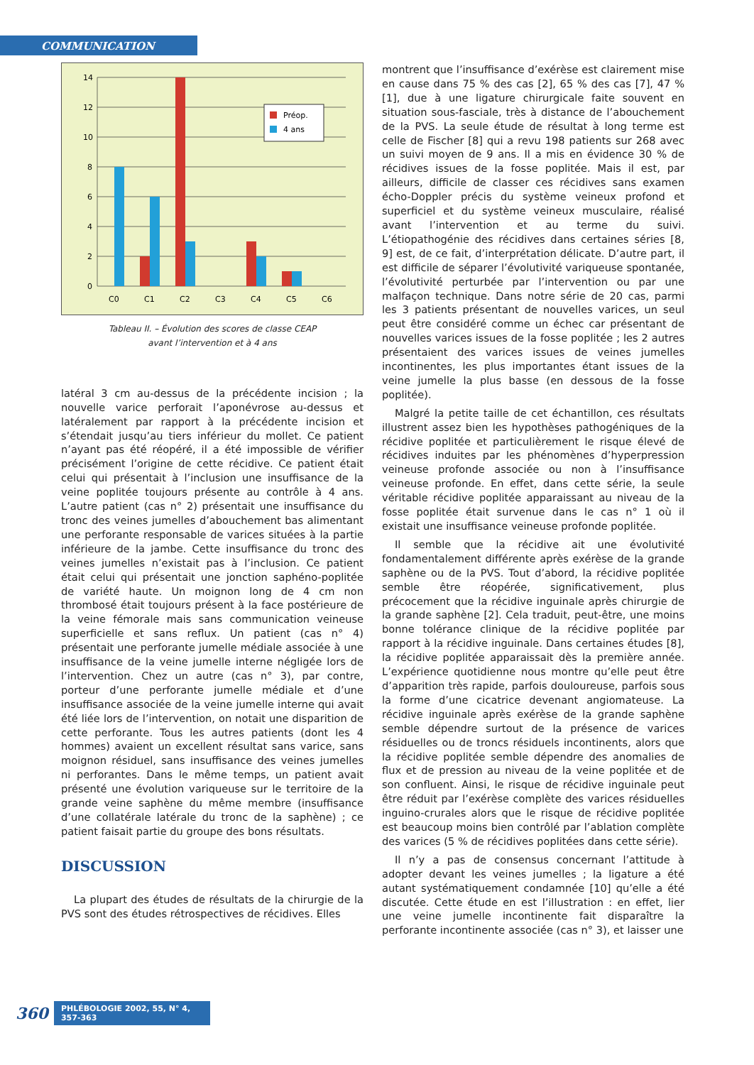COMMUNICATION
14
12
10
8
6
4
2
0
C0
C1
C2
C3
C4
C5
C6
Préop.
4 ans
Tableau II. – Évolution des scores de classe CEAP
avant l’intervention et à 4 ans
latéral 3 cm au-dessus de la précédente incision ; la nouvelle varice perforait l’aponévrose au-dessus et latéralement par rapport à la précédente incision et s’étendait jusqu’au tiers inférieur du mollet. Ce patient n’ayant pas été réopéré, il a été impossible de vérifier précisément l’origine de cette récidive. Ce patient était celui qui présentait à l’inclusion une insuffisance de la veine poplitée toujours présente au contrôle à 4 ans. L’autre patient (cas n° 2) présentait une insuffisance du tronc des veines jumelles d’abouchement bas alimentant une perforante responsable de varices situées à la partie inférieure de la jambe. Cette insuffisance du tronc des veines jumelles n’existait pas à l’inclusion. Ce patient était celui qui présentait une jonction saphéno-poplitée de variété haute. Un moignon long de 4 cm non thrombosé était toujours présent à la face postérieure de la veine fémorale mais sans communication veineuse superficielle et sans reflux. Un patient (cas n° 4) présentait une perforante jumelle médiale associée à une insuffisance de la veine jumelle interne négligée lors de l’intervention. Chez un autre (cas n° 3), par contre, porteur d’une perforante jumelle médiale et d’une insuffisance associée de la veine jumelle interne qui avait été liée lors de l’intervention, on notait une disparition de cette perforante. Tous les autres patients (dont les 4 hommes) avaient un excellent résultat sans varice, sans moignon résiduel, sans insuffisance des veines jumelles ni perforantes. Dans le même temps, un patient avait présenté une évolution variqueuse sur le territoire de la grande veine saphène du même membre (insuffisance d’une collatérale latérale du tronc de la saphène) ; ce patient faisait partie du groupe des bons résultats.
DISCUSSION
La plupart des études de résultats de la chirurgie de la PVS sont des études rétrospectives de récidives. Elles
montrent que l’insuffisance d’exérèse est clairement mise en cause dans 75 % des cas [2], 65 % des cas [7], 47 % [1], due à une ligature chirurgicale faite souvent en situation sous-fasciale, très à distance de l’abouchement de la PVS. La seule étude de résultat à long terme est celle de Fischer [8] qui a revu 198 patients sur 268 avec un suivi moyen de 9 ans. Il a mis en évidence 30 % de récidives issues de la fosse poplitée. Mais il est, par ailleurs, difficile de classer ces récidives sans examen écho-Doppler précis du système veineux profond et superficiel et du système veineux musculaire, réalisé avant l’intervention et au terme du suivi. L’étiopathogénie des récidives dans certaines séries [8, 9] est, de ce fait, d’interprétation délicate. D’autre part, il est difficile de séparer l’évolutivité variqueuse spontanée, l’évolutivité perturbée par l’intervention ou par une malfaçon technique. Dans notre série de 20 cas, parmi les 3 patients présentant de nouvelles varices, un seul peut être considéré comme un échec car présentant de nouvelles varices issues de la fosse poplitée ; les 2 autres présentaient des varices issues de veines jumelles incontinentes, les plus importantes étant issues de la veine jumelle la plus basse (en dessous de la fosse poplitée).
Malgré la petite taille de cet échantillon, ces résultats illustrent assez bien les hypothèses pathogéniques de la récidive poplitée et particulièrement le risque élevé de récidives induites par les phénomènes d’hyperpression veineuse profonde associée ou non à l’insuffisance veineuse profonde. En effet, dans cette série, la seule véritable récidive poplitée apparaissant au niveau de la fosse poplitée était survenue dans le cas n° 1 où il existait une insuffisance veineuse profonde poplitée.
Il semble que la récidive ait une évolutivité fondamentalement différente après exérèse de la grande saphène ou de la PVS. Tout d’abord, la récidive poplitée semble être réopérée, significativement, plus précocement que la récidive inguinale après chirurgie de la grande saphène [2]. Cela traduit, peut-être, une moins bonne tolérance clinique de la récidive poplitée par rapport à la récidive inguinale. Dans certaines études [8], la récidive poplitée apparaissait dès la première année. L’expérience quotidienne nous montre qu’elle peut être d’apparition très rapide, parfois douloureuse, parfois sous la forme d’une cicatrice devenant angiomateuse. La récidive inguinale après exérèse de la grande saphène semble dépendre surtout de la présence de varices résiduelles ou de troncs résiduels incontinents, alors que la récidive poplitée semble dépendre des anomalies de flux et de pression au niveau de la veine poplitée et de son confluent. Ainsi, le risque de récidive inguinale peut être réduit par l’exérèse complète des varices résiduelles inguino-crurales alors que le risque de récidive poplitée est beaucoup moins bien contrôlé par l’ablation complète des varices (5 % de récidives poplitées dans cette série).
Il n’y a pas de consensus concernant l’attitude à adopter devant les veines jumelles ; la ligature a été autant systématiquement condamnée [10] qu’elle a été discutée. Cette étude en est l’illustration : en effet, lier une veine jumelle incontinente fait disparaître la perforante incontinente associée (cas n° 3), et laisser une
360 PHLÉBOLOGIE 2002, 55, N° 4, 357-363